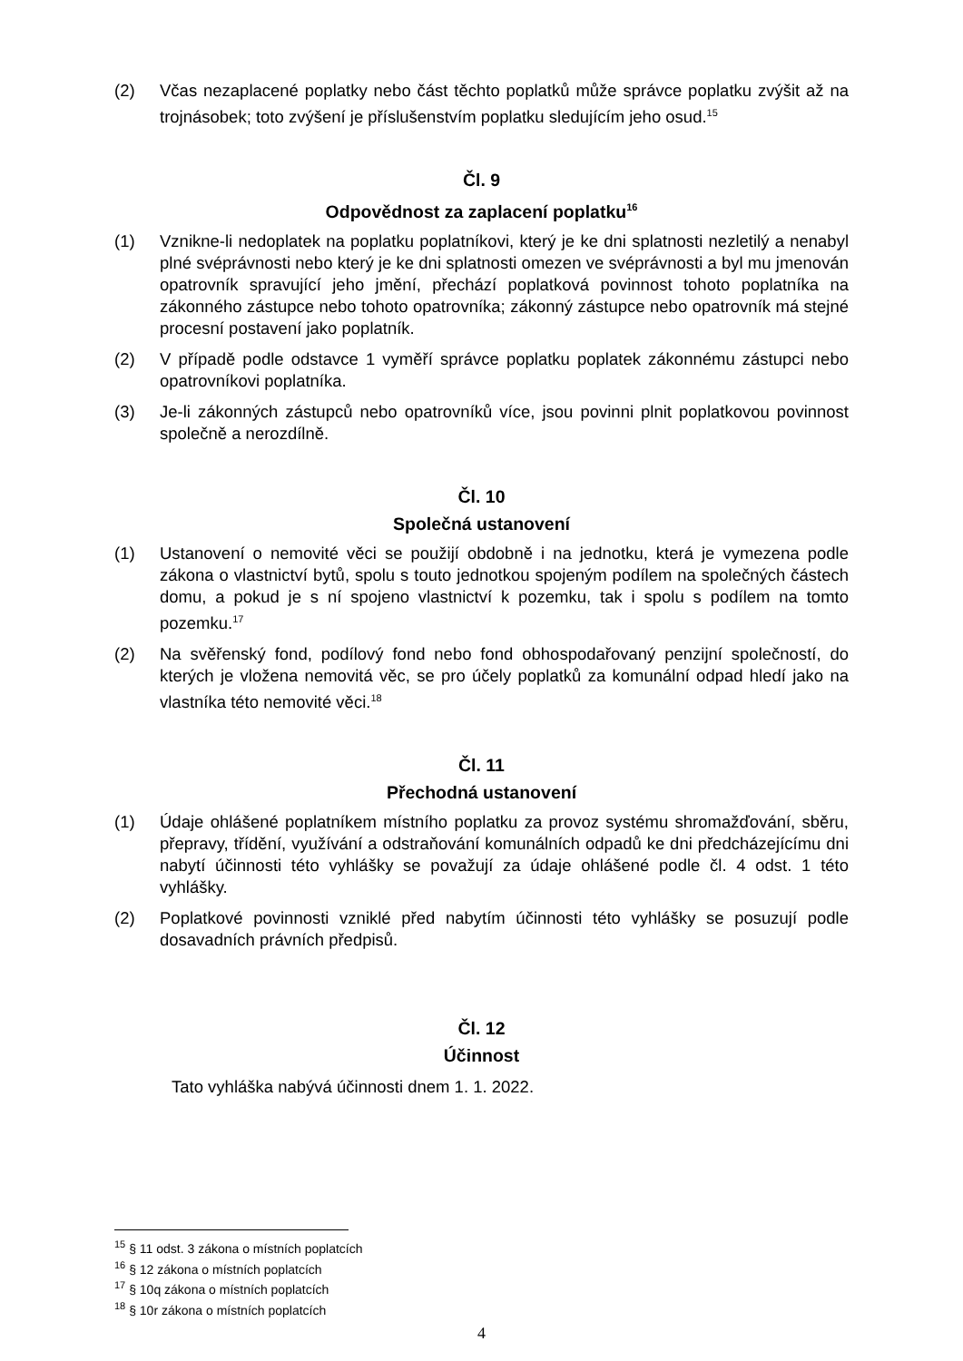(2) Včas nezaplacené poplatky nebo část těchto poplatků může správce poplatku zvýšit až na trojnásobek; toto zvýšení je příslušenstvím poplatku sledujícím jeho osud.<sup>15</sup>
Čl. 9
Odpovědnost za zaplacení poplatku<sup>16</sup>
(1) Vznikne-li nedoplatek na poplatku poplatníkovi, který je ke dni splatnosti nezletilý a nenabyl plné svéprávnosti nebo který je ke dni splatnosti omezen ve svéprávnosti a byl mu jmenován opatrovník spravující jeho jmění, přechází poplatková povinnost tohoto poplatníka na zákonného zástupce nebo tohoto opatrovníka; zákonný zástupce nebo opatrovník má stejné procesní postavení jako poplatník.
(2) V případě podle odstavce 1 vyměří správce poplatku poplatek zákonnému zástupci nebo opatrovníkovi poplatníka.
(3) Je-li zákonných zástupců nebo opatrovníků více, jsou povinni plnit poplatkovou povinnost společně a nerozdílně.
Čl. 10
Společná ustanovení
(1) Ustanovení o nemovité věci se použijí obdobně i na jednotku, která je vymezena podle zákona o vlastnictví bytů, spolu s touto jednotkou spojeným podílem na společných částech domu, a pokud je s ní spojeno vlastnictví k pozemku, tak i spolu s podílem na tomto pozemku.<sup>17</sup>
(2) Na svěřenský fond, podílový fond nebo fond obhospodařovaný penzijní společností, do kterých je vložena nemovitá věc, se pro účely poplatků za komunální odpad hledí jako na vlastníka této nemovité věci.<sup>18</sup>
Čl. 11
Přechodná ustanovení
(1) Údaje ohlášené poplatníkem místního poplatku za provoz systému shromažďování, sběru, přepravy, třídění, využívání a odstraňování komunálních odpadů ke dni předcházejícímu dni nabytí účinnosti této vyhlášky se považují za údaje ohlášené podle čl. 4 odst. 1 této vyhlášky.
(2) Poplatkové povinnosti vzniklé před nabytím účinnosti této vyhlášky se posuzují podle dosavadních právních předpisů.
Čl. 12
Účinnost
Tato vyhláška nabývá účinnosti dnem 1. 1. 2022.
<sup>15</sup> § 11 odst. 3 zákona o místních poplatcích
<sup>16</sup> § 12 zákona o místních poplatcích
<sup>17</sup> § 10q zákona o místních poplatcích
<sup>18</sup> § 10r zákona o místních poplatcích
4